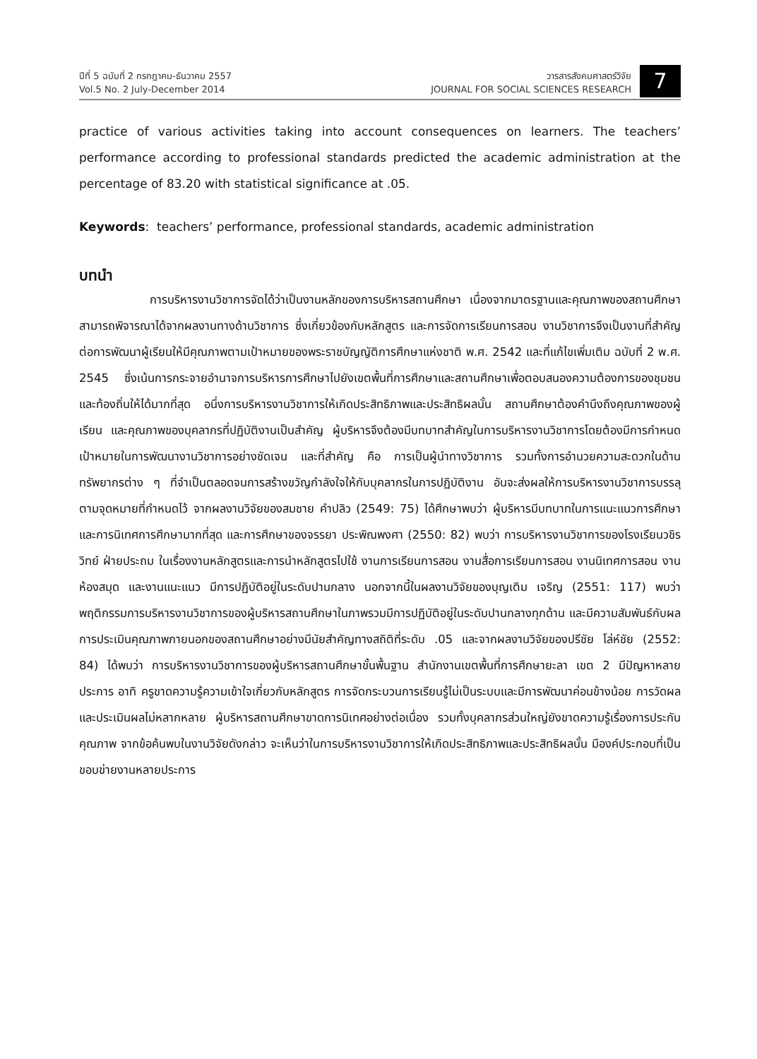ปีที่ 5 ฉบับที่ 2 กรกฎาคม-ธันวาคม 2557
Vol.5 No. 2 July-December 2014
วารสารสังคมศาสตร์วิจัย
JOURNAL FOR SOCIAL SCIENCES RESEARCH
7
practice of various activities taking into account consequences on learners. The teachers’ performance according to professional standards predicted the academic administration at the percentage of 83.20 with statistical significance at .05.
Keywords: teachers’ performance, professional standards, academic administration
บทนำ
การบริหารงานวิชาการจัดได้ว่าเป็นงานหลักของการบริหารสถานศึกษา เนื่องจากมาตรฐานและคุณภาพของสถานศึกษาสามารถพิจารณาได้จากผลงานทางด้านวิชาการ ซึ่งเกี่ยวข้องกับหลักสูตร และการจัดการเรียนการสอน งานวิชาการจึงเป็นงานที่สำคัญต่อการพัฒนาผู้เรียนให้มีคุณภาพตามเป้าหมายของพระราชบัญญัติการศึกษาแห่งชาติ พ.ศ. 2542 และที่แก้ไขเพิ่มเติม ฉบับที่ 2 พ.ศ. 2545 ซึ่งเน้นการกระจายอำนาจการบริหารการศึกษาไปยังเขตพื้นที่การศึกษาและสถานศึกษาเพื่อตอบสนองความต้องการของชุมชนและท้องถิ่นให้ได้มากที่สุด อนึ่งการบริหารงานวิชาการให้เกิดประสิทธิภาพและประสิทธิผลนั้น สถานศึกษาต้องคำนึงถึงคุณภาพของผู้เรียน และคุณภาพของบุคลากรที่ปฏิบัติงานเป็นสำคัญ ผู้บริหารจึงต้องมีบทบาทสำคัญในการบริหารงานวิชาการโดยต้องมีการกำหนดเป้าหมายในการพัฒนางานวิชาการอย่างชัดเจน และที่สำคัญ คือ การเป็นผู้นำทางวิชาการ รวมทั้งการอำนวยความสะดวกในด้านทรัพยากรต่าง ๆ ที่จำเป็นตลอดจนการสร้างขวัญกำลังใจให้กับบุคลากรในการปฏิบัติงาน อันจะส่งผลให้การบริหารงานวิชาการบรรลุตามจุดหมายที่กำหนดไว้ จากผลงานวิจัยของสมชาย คำปลิว (2549: 75) ได้ศึกษาพบว่า ผู้บริหารมีบทบาทในการแนะแนวการศึกษาและการนิเทศการศึกษามากที่สุด และการศึกษาของจรรยา ประพิณพงศา (2550: 82) พบว่า การบริหารงานวิชาการของโรงเรียนวชิรวิทย์ ฝ่ายประถม ในเรื่องงานหลักสูตรและการนำหลักสูตรไปใช้ งานการเรียนการสอน งานสื่อการเรียนการสอน งานนิเทศการสอน งานห้องสมุด และงานแนะแนว มีการปฏิบัติอยู่ในระดับปานกลาง นอกจากนี้ในผลงานวิจัยของบุญเติม เจริญ (2551: 117) พบว่า พฤติกรรมการบริหารงานวิชาการของผู้บริหารสถานศึกษาในภาพรวมมีการปฏิบัติอยู่ในระดับปานกลางทุกด้าน และมีความสัมพันธ์กับผลการประเมินคุณภาพภายนอกของสถานศึกษาอย่างมีนัยสำคัญทางสถิติที่ระดับ .05 และจากผลงานวิจัยของปรีชัย โล่ห์ชัย (2552: 84) ได้พบว่า การบริหารงานวิชาการของผู้บริหารสถานศึกษาขั้นพื้นฐาน สำนักงานเขตพื้นที่การศึกษายะลา เขต 2 มีปัญหาหลายประการ อาทิ ครูขาดความรู้ความเข้าใจเกี่ยวกับหลักสูตร การจัดกระบวนการเรียนรู้ไม่เป็นระบบและมีการพัฒนาค่อนข้างน้อย การวัดผลและประเมินผลไม่หลากหลาย ผู้บริหารสถานศึกษาขาดการนิเทศอย่างต่อเนื่อง รวมทั้งบุคลากรส่วนใหญ่ยังขาดความรู้เรื่องการประกันคุณภาพ จากข้อค้นพบในงานวิจัยดังกล่าว จะเห็นว่าในการบริหารงานวิชาการให้เกิดประสิทธิภาพและประสิทธิผลนั้น มีองค์ประกอบที่เป็นขอบข่ายงานหลายประการ